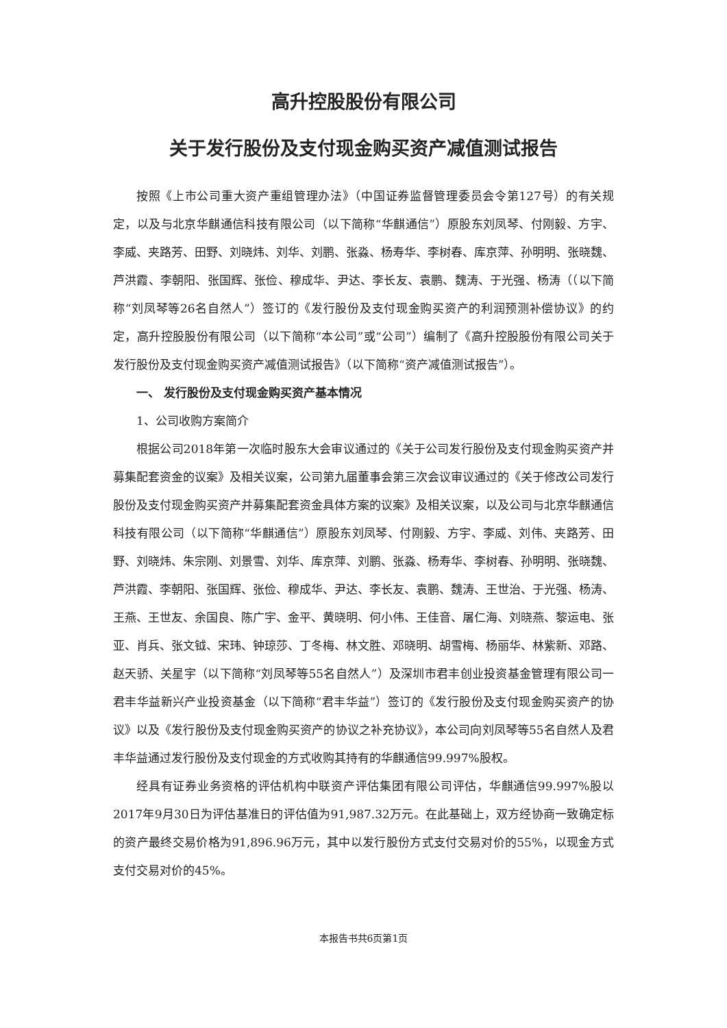高升控股股份有限公司
关于发行股份及支付现金购买资产减值测试报告
按照《上市公司重大资产重组管理办法》（中国证券监督管理委员会令第127号）的有关规定，以及与北京华麒通信科技有限公司（以下简称“华麒通信”）原股东刘凤琴、付刚毅、方宇、李威、夹路芳、田野、刘晓炜、刘华、刘鹏、张淼、杨寿华、李树春、库京萍、孙明明、张晓魏、芦洪霞、李朝阳、张国辉、张俭、穆成华、尹达、李长友、袁鹏、魏涛、于光强、杨涛（（以下简称“刘凤琴等26名自然人”）签订的《发行股份及支付现金购买资产的利润预测补偿协议》的约定，高升控股股份有限公司（以下简称“本公司”或“公司”）编制了《高升控股股份有限公司关于发行股份及支付现金购买资产减值测试报告》（以下简称“资产减值测试报告”）。
一、 发行股份及支付现金购买资产基本情况
1、公司收购方案简介
根据公司2018年第一次临时股东大会审议通过的《关于公司发行股份及支付现金购买资产并募集配套资金的议案》及相关议案，公司第九届董事会第三次会议审议通过的《关于修改公司发行股份及支付现金购买资产并募集配套资金具体方案的议案》及相关议案，以及公司与北京华麒通信科技有限公司（以下简称“华麒通信”）原股东刘凤琴、付刚毅、方宇、李威、刘伟、夹路芳、田野、刘晓炜、朱宗刚、刘景雪、刘华、库京萍、刘鹏、张淼、杨寿华、李树春、孙明明、张晓魏、芦洪霞、李朝阳、张国辉、张俭、穆成华、尹达、李长友、袁鹏、魏涛、王世治、于光强、杨涛、王燕、王世友、余国良、陈广宇、金平、黄晓明、何小伟、王佳音、屠仁海、刘晓燕、黎运电、张亚、肖兵、张文钺、宋玮、钟琼莎、丁冬梅、林文胜、邓晓明、胡雪梅、杨丽华、林紫新、邓路、赵天骄、关星宇（以下简称“刘凤琴等55名自然人”）及深圳市君丰创业投资基金管理有限公司一君丰华益新兴产业投资基金（以下简称“君丰华益”）签订的《发行股份及支付现金购买资产的协议》以及《发行股份及支付现金购买资产的协议之补充协议》，本公司向刘凤琴等55名自然人及君丰华益通过发行股份及支付现金的方式收购其持有的华麒通信99.997%股权。
经具有证券业务资格的评估机构中联资产评估集团有限公司评估，华麒通信99.997%股以2017年9月30日为评估基准日的评估值为91,987.32万元。在此基础上，双方经协商一致确定标的资产最终交易价格为91,896.96万元，其中以发行股份方式支付交易对价的55%，以现金方式支付交易对价的45%。
本报告书共6页第1页